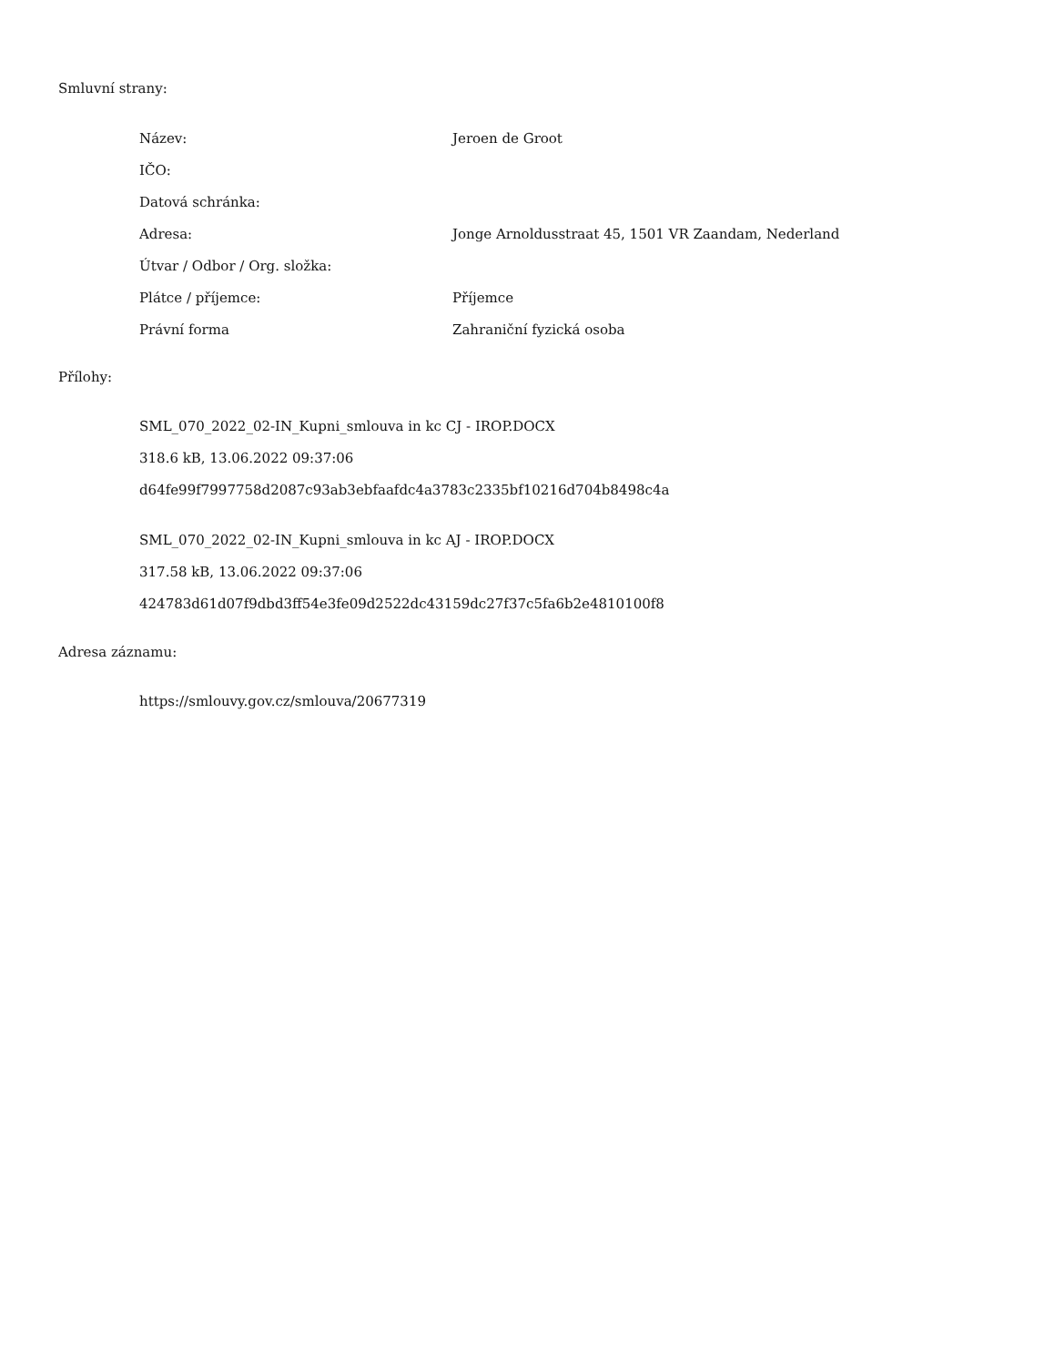Smluvní strany:
| Název: | Jeroen de Groot |
| IČO: | |
| Datová schránka: | |
| Adresa: | Jonge Arnoldusstraat 45, 1501 VR Zaandam, Nederland |
| Útvar / Odbor / Org. složka: | |
| Plátce / příjemce: | Příjemce |
| Právní forma | Zahraniční fyzická osoba |
Přílohy:
SML_070_2022_02-IN_Kupni_smlouva in kc CJ - IROP.DOCX
318.6 kB, 13.06.2022 09:37:06
d64fe99f7997758d2087c93ab3ebfaafdc4a3783c2335bf10216d704b8498c4a
SML_070_2022_02-IN_Kupni_smlouva in kc AJ - IROP.DOCX
317.58 kB, 13.06.2022 09:37:06
424783d61d07f9dbd3ff54e3fe09d2522dc43159dc27f37c5fa6b2e4810100f8
Adresa záznamu:
https://smlouvy.gov.cz/smlouva/20677319